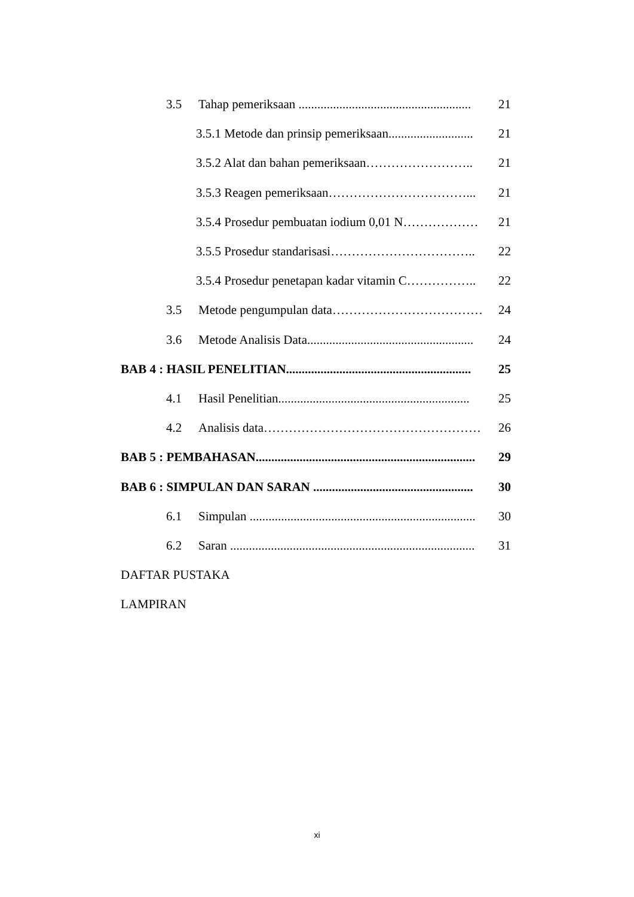3.5 Tahap pemeriksaan ....................................................... 21
3.5.1 Metode dan prinsip pemeriksaan........................... 21
3.5.2 Alat dan bahan pemeriksaan…………………….. 21
3.5.3 Reagen pemeriksaan……………………………... 21
3.5.4 Prosedur pembuatan iodium 0,01 N……………… 21
3.5.5 Prosedur standarisasi…………………………….. 22
3.5.4 Prosedur penetapan kadar vitamin C…………….. 22
3.5 Metode pengumpulan data………………………………… 24
3.6 Metode Analisis Data..................................................... 24
BAB 4 : HASIL PENELITIAN........................................................... 25
4.1 Hasil Penelitian............................................................. 25
4.2 Analisis data……………………………………………….. 26
BAB 5 : PEMBAHASAN...................................................................... 29
BAB 6 : SIMPULAN DAN SARAN ................................................... 30
6.1 Simpulan ........................................................................ 30
6.2 Saran .............................................................................. 31
DAFTAR PUSTAKA
LAMPIRAN
xi